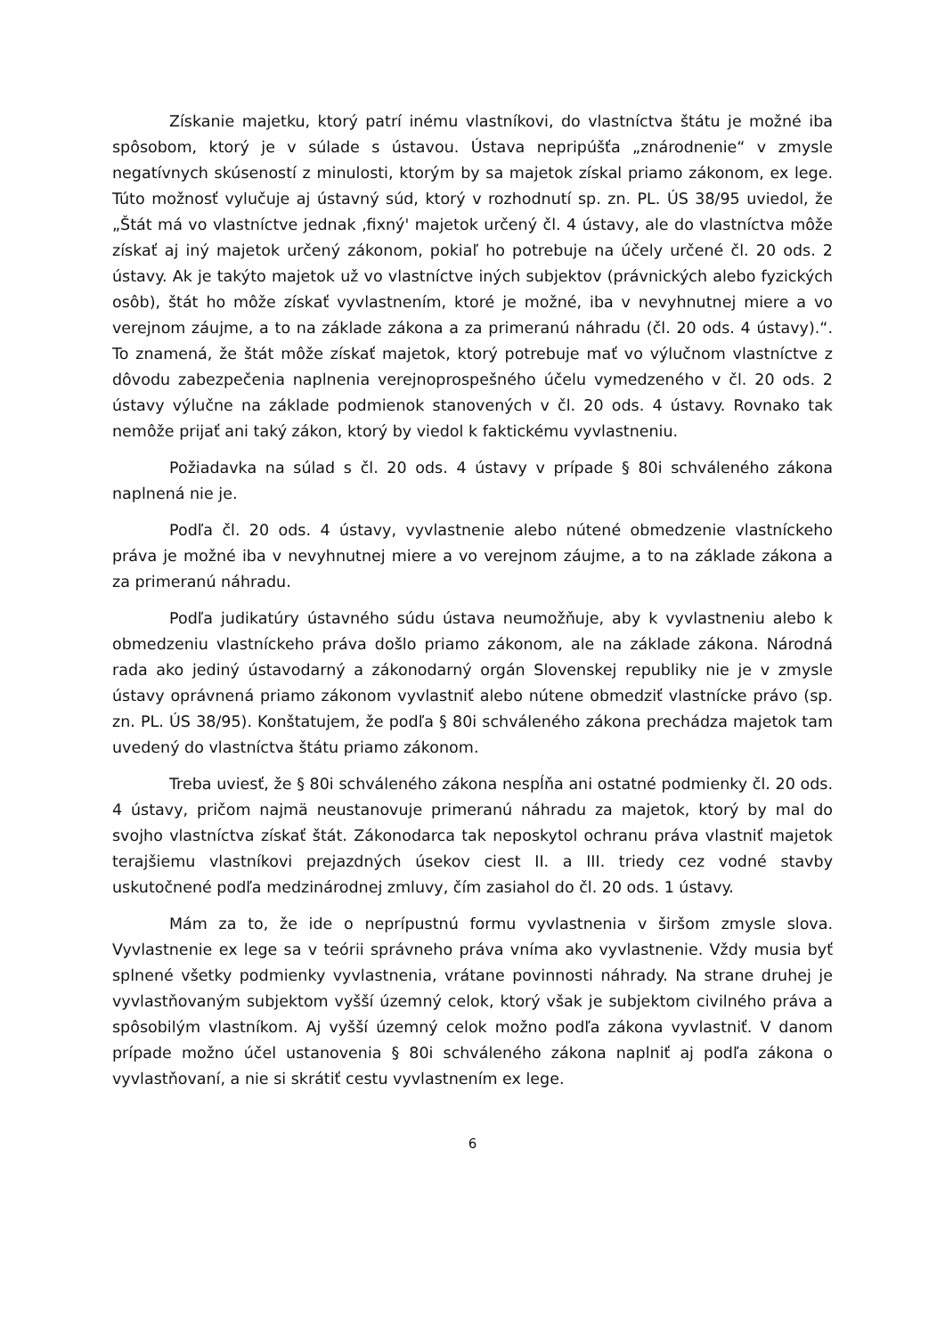Získanie majetku, ktorý patrí inému vlastníkovi, do vlastníctva štátu je možné iba spôsobom, ktorý je v súlade s ústavou. Ústava nepripúšťa „znárodnenie“ v zmysle negatívnych skúseností z minulosti, ktorým by sa majetok získal priamo zákonom, ex lege. Túto možnosť vylučuje aj ústavný súd, ktorý v rozhodnutí sp. zn. PL. ÚS 38/95 uviedol, že „Štát má vo vlastníctve jednak ‚fixný' majetok určený čl. 4 ústavy, ale do vlastníctva môže získať aj iný majetok určený zákonom, pokiaľ ho potrebuje na účely určené čl. 20 ods. 2 ústavy. Ak je takýto majetok už vo vlastníctve iných subjektov (právnických alebo fyzických osôb), štát ho môže získať vyvlastnením, ktoré je možné, iba v nevyhnutnej miere a vo verejnom záujme, a to na základe zákona a za primeranú náhradu (čl. 20 ods. 4 ústavy).“. To znamená, že štát môže získať majetok, ktorý potrebuje mať vo výlučnom vlastníctve z dôvodu zabezpečenia naplnenia verejnoprospešného účelu vymedzeného v čl. 20 ods. 2 ústavy výlučne na základe podmienok stanovených v čl. 20 ods. 4 ústavy. Rovnako tak nemôže prijať ani taký zákon, ktorý by viedol k faktickému vyvlastneniu.
Požiadavka na súlad s čl. 20 ods. 4 ústavy v prípade § 80i schváleného zákona naplnená nie je.
Podľa čl. 20 ods. 4 ústavy, vyvlastnenie alebo nútené obmedzenie vlastníckeho práva je možné iba v nevyhnutnej miere a vo verejnom záujme, a to na základe zákona a za primeranú náhradu.
Podľa judikatúry ústavného súdu ústava neumožňuje, aby k vyvlastneniu alebo k obmedzeniu vlastníckeho práva došlo priamo zákonom, ale na základe zákona. Národná rada ako jediný ústavodarný a zákonodarný orgán Slovenskej republiky nie je v zmysle ústavy oprávnená priamo zákonom vyvlastniť alebo nútene obmedziť vlastnícke právo (sp. zn. PL. ÚS 38/95). Konštatujem, že podľa § 80i schváleného zákona prechádza majetok tam uvedený do vlastníctva štátu priamo zákonom.
Treba uviesť, že § 80i schváleného zákona nespĺňa ani ostatné podmienky čl. 20 ods. 4 ústavy, pričom najmä neustanovuje primeranú náhradu za majetok, ktorý by mal do svojho vlastníctva získať štát. Zákonodarca tak neposkytol ochranu práva vlastniť majetok terajšiemu vlastníkovi prejazdných úsekov ciest II. a III. triedy cez vodné stavby uskutočnené podľa medzinárodnej zmluvy, čím zasiahol do čl. 20 ods. 1 ústavy.
Mám za to, že ide o neprípustnú formu vyvlastnenia v širšom zmysle slova. Vyvlastnenie ex lege sa v teórii správneho práva vníma ako vyvlastnenie. Vždy musia byť splnené všetky podmienky vyvlastnenia, vrátane povinnosti náhrady. Na strane druhej je vyvlastňovaným subjektom vyšší územný celok, ktorý však je subjektom civilného práva a spôsobilým vlastníkom. Aj vyšší územný celok možno podľa zákona vyvlastniť. V danom prípade možno účel ustanovenia § 80i schváleného zákona naplniť aj podľa zákona o vyvlastňovaní, a nie si skrátiť cestu vyvlastnením ex lege.
6